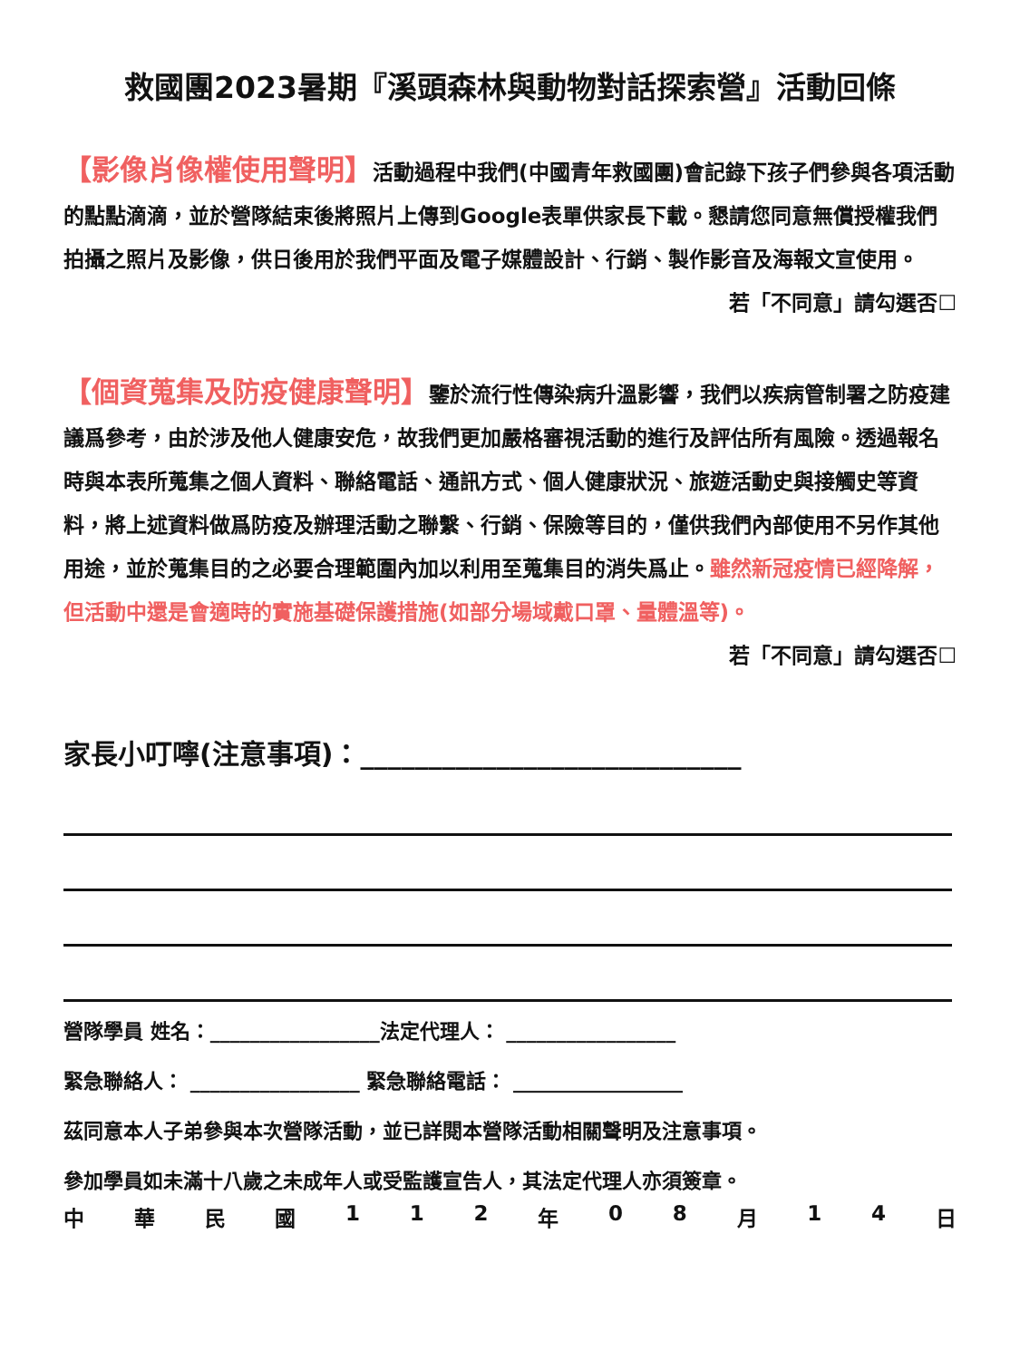救國團2023暑期『溪頭森林與動物對話探索營』活動回條
【影像肖像權使用聲明】活動過程中我們(中國青年救國團)會記錄下孩子們參與各項活動的點點滴滴，並於營隊結束後將照片上傳到Google表單供家長下載。懇請您同意無償授權我們拍攝之照片及影像，供日後用於我們平面及電子媒體設計、行銷、製作影音及海報文宣使用。
若「不同意」請勾選否☐
【個資蒐集及防疫健康聲明】鑒於流行性傳染病升溫影響，我們以疾病管制署之防疫建議爲參考，由於涉及他人健康安危，故我們更加嚴格審視活動的進行及評估所有風險。透過報名時與本表所蒐集之個人資料、聯絡電話、通訊方式、個人健康狀況、旅遊活動史與接觸史等資料，將上述資料做爲防疫及辦理活動之聯繫、行銷、保險等目的，僅供我們內部使用不另作其他用途，並於蒐集目的之必要合理範圍內加以利用至蒐集目的消失爲止。雖然新冠疫情已經降解，但活動中還是會適時的實施基礎保護措施(如部分場域戴口罩、量體溫等)。
若「不同意」請勾選否☐
家長小叮嚀(注意事項)：____________________________
營隊學員 姓名：_________________法定代理人： _________________
緊急聯絡人： _________________ 緊急聯絡電話： _________________
茲同意本人子弟參與本次營隊活動，並已詳閱本營隊活動相關聲明及注意事項。
參加學員如未滿十八歲之未成年人或受監護宣告人，其法定代理人亦須簽章。
中 華 民 國 1 1 2 年 0 8 月 1 4 日